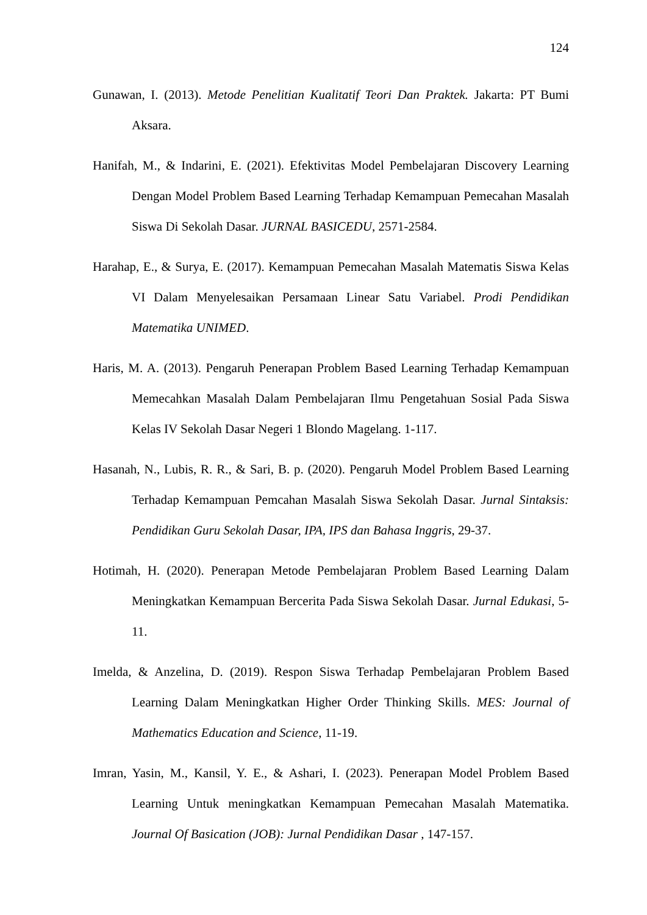124
Gunawan, I. (2013). Metode Penelitian Kualitatif Teori Dan Praktek. Jakarta: PT Bumi Aksara.
Hanifah, M., & Indarini, E. (2021). Efektivitas Model Pembelajaran Discovery Learning Dengan Model Problem Based Learning Terhadap Kemampuan Pemecahan Masalah Siswa Di Sekolah Dasar. JURNAL BASICEDU, 2571-2584.
Harahap, E., & Surya, E. (2017). Kemampuan Pemecahan Masalah Matematis Siswa Kelas VI Dalam Menyelesaikan Persamaan Linear Satu Variabel. Prodi Pendidikan Matematika UNIMED.
Haris, M. A. (2013). Pengaruh Penerapan Problem Based Learning Terhadap Kemampuan Memecahkan Masalah Dalam Pembelajaran Ilmu Pengetahuan Sosial Pada Siswa Kelas IV Sekolah Dasar Negeri 1 Blondo Magelang. 1-117.
Hasanah, N., Lubis, R. R., & Sari, B. p. (2020). Pengaruh Model Problem Based Learning Terhadap Kemampuan Pemcahan Masalah Siswa Sekolah Dasar. Jurnal Sintaksis: Pendidikan Guru Sekolah Dasar, IPA, IPS dan Bahasa Inggris, 29-37.
Hotimah, H. (2020). Penerapan Metode Pembelajaran Problem Based Learning Dalam Meningkatkan Kemampuan Bercerita Pada Siswa Sekolah Dasar. Jurnal Edukasi, 5-11.
Imelda, & Anzelina, D. (2019). Respon Siswa Terhadap Pembelajaran Problem Based Learning Dalam Meningkatkan Higher Order Thinking Skills. MES: Journal of Mathematics Education and Science, 11-19.
Imran, Yasin, M., Kansil, Y. E., & Ashari, I. (2023). Penerapan Model Problem Based Learning Untuk meningkatkan Kemampuan Pemecahan Masalah Matematika. Journal Of Basication (JOB): Jurnal Pendidikan Dasar , 147-157.